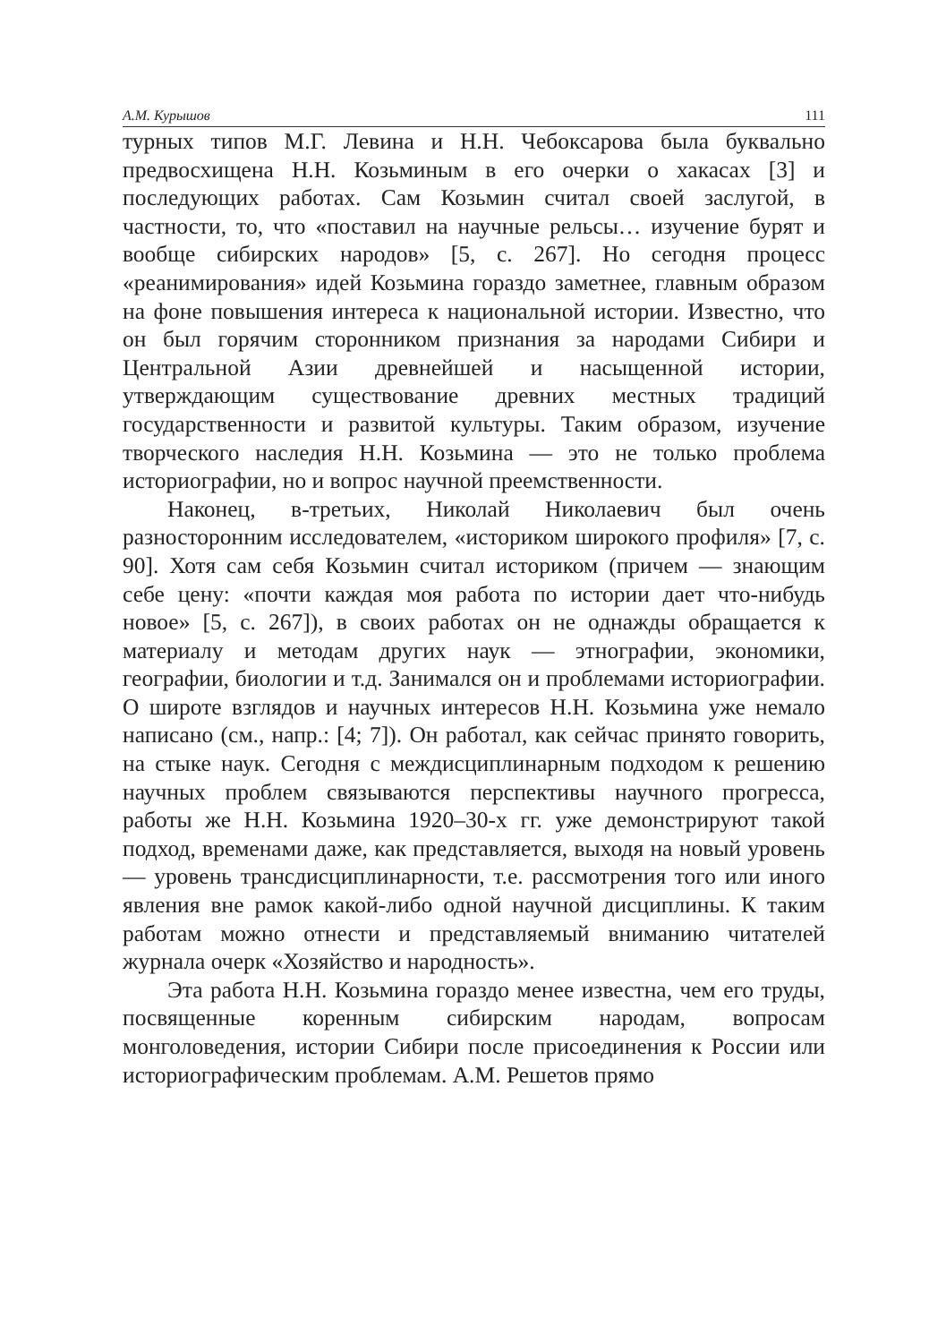А.М. Курышов 111
турных типов М.Г. Левина и Н.Н. Чебоксарова была буквально предвосхищена Н.Н. Козьминым в его очерки о хакасах [3] и последующих работах. Сам Козьмин считал своей заслугой, в частности, то, что «поставил на научные рельсы… изучение бурят и вообще сибирских народов» [5, с. 267]. Но сегодня процесс «реанимирования» идей Козьмина гораздо заметнее, главным образом на фоне повышения интереса к национальной истории. Известно, что он был горячим сторонником признания за народами Сибири и Центральной Азии древнейшей и насыщенной истории, утверждающим существование древних местных традиций государственности и развитой культуры. Таким образом, изучение творческого наследия Н.Н. Козьмина — это не только проблема историографии, но и вопрос научной преемственности.
Наконец, в-третьих, Николай Николаевич был очень разносторонним исследователем, «историком широкого профиля» [7, с. 90]. Хотя сам себя Козьмин считал историком (причем — знающим себе цену: «почти каждая моя работа по истории дает что-нибудь новое» [5, с. 267]), в своих работах он не однажды обращается к материалу и методам других наук — этнографии, экономики, географии, биологии и т.д. Занимался он и проблемами историографии. О широте взглядов и научных интересов Н.Н. Козьмина уже немало написано (см., напр.: [4; 7]). Он работал, как сейчас принято говорить, на стыке наук. Сегодня с междисциплинарным подходом к решению научных проблем связываются перспективы научного прогресса, работы же Н.Н. Козьмина 1920–30-х гг. уже демонстрируют такой подход, временами даже, как представляется, выходя на новый уровень — уровень трансдисциплинарности, т.е. рассмотрения того или иного явления вне рамок какой-либо одной научной дисциплины. К таким работам можно отнести и представляемый вниманию читателей журнала очерк «Хозяйство и народность».
Эта работа Н.Н. Козьмина гораздо менее известна, чем его труды, посвященные коренным сибирским народам, вопросам монголоведения, истории Сибири после присоединения к России или историографическим проблемам. А.М. Решетов прямо